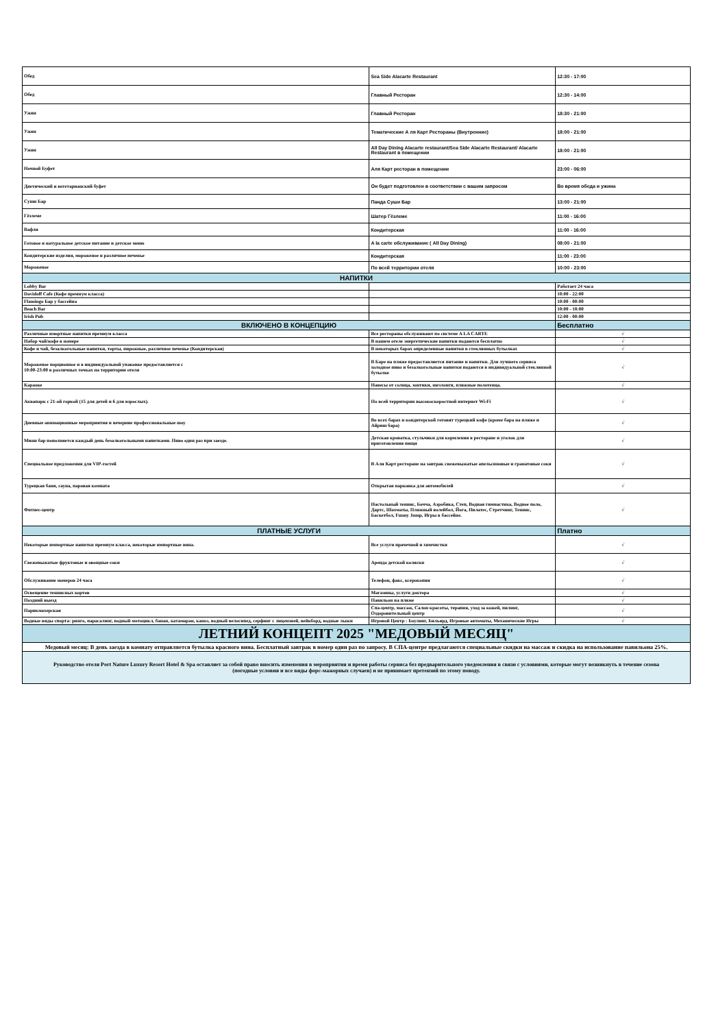| Обед | Sea Side Alacarte Restaurant | 12:30 - 17:00 |
| Обед | Главный Ресторан | 12:30 - 14:00 |
| Ужин | Главный Ресторан | 18:30 - 21:00 |
| Ужин | Тематические А ля Карт Рестораны (Внутренние) | 18:00 - 21:00 |
| Ужин | All Day Dining Alacarte restaurant/Sea Side Alacarte Restaurant/ Alacarte Restaurant в помещении | 18:00 - 21:00 |
| Ночной Буфет | Аля Карт ресторан в помещении | 23:00 - 06:00 |
| Диетический и вегетарианский буфет | Он будет подготовлен в соответствии с вашим запросом | Во время обеда и ужина |
| Суши Бар | Панда Суши Бар | 13:00 - 21:00 |
| Гёзлеме | Шатер Гёзлеме | 11:00 - 16:00 |
| Вафли | Кондитерская | 11:00 - 16:00 |
| Готовое и натуральное детское питание и детское меню | A la carte обслуживание ( All Day Dining) | 08:00 - 21:00 |
| Кондитерские изделия, мороженое и различное печенье | Кондитерская | 11:00 - 23:00 |
| Мороженое | По всей территории отеля | 10:00 - 23:00 |
| НАПИТКИ | | |
| Lobby Bar | | Работает 24 часа |
| Davidoff Cafe (Кофе премнум класса) | | 10:00 - 22:00 |
| Flamingo Бар у бассейна | | 10:00 - 00:00 |
| Beach Bar | | 10:00 - 18:00 |
| Irish Pub | | 12:00 - 00:00 |
| ВКЛЮЧЕНО В КОНЦЕПЦИЮ | | Бесплатно |
| Различные имортные напитки премиум класса | Все рестораны обслуживают по системе A LA CARTE | √ |
| Набор чай/кофе в номере | В нашем отеле энергетические напитки подаются бесплатно | √ |
| Кофе и чай, безалкогольные напитки, торты, пирожные, различное печенье (Кондитерская) | В некоторых барах определенные напитки в стеклянных бутылках | √ |
| Мороженое порционное и в индивидуальной упаковке предоставляется с 10:00-23:00 в различных точках на территории отеля | В Баре на пляже предоставляется питание и напитки. Для лучшего сервиса холодное пиво и безалкогольные напитки подаются в индивидуальной стеклянной бутылке | √ |
| Караоке | Навесы от солнца, зонтики, шезлонги, пляжные полотенца. | √ |
| Аквапарк с 21-ой горкой (15 для детей и 6 для взрослых). | По всей территории высокоскоростной интернет Wi-Fi | √ |
| Дневные анимационные мероприятия и вечерние профессиональные шоу | Во всех барах и кондитерской готовят турецкий кофе (кроме бара на пляже и Айриш бара) | √ |
| Мини бар пополняется каждый день безалкогольными напитками. Пиво один раз при заезде. | Детская кроватка, стульчики для кормления в ресторане и уголок для приготовления пищи | √ |
| Специальное предложения для VIP-гостей | В Аля Карт ресторане на завтрак свежевыжатые апельсиновые и гранатовые соки | √ |
| Турецкая баня, сауна, паровая комната | Открытая парковка для автомобилей | √ |
| Фитнес-центр | Настольный теннис, Бочча, Аэробика, Степ, Водная гимнастика, Водное поло, Дартс, Шахматы, Пляжный волейбол, Йога, Пилатес, Стретчинг, Теннис, Баскетбол, Funny Jump, Игры в бассейне. | √ |
| ПЛАТНЫЕ УСЛУГИ | | Платно |
| Некоторые импортные напитки премиум класса, некоторые импортные вина. | Все услуги прачечной и химчистки | √ |
| Свежевыжатые фруктовые и овощные соки | Аренда детской коляски | √ |
| Обслуживание номеров 24 часа | Телефон, факс, ксерокопия | √ |
| Освещение теннисных кортов | Магазины, услуги доктора | √ |
| Поздний выезд | Павильон на пляже | √ |
| Парикмахерская | Спа-центр, массаж, Салон красоты, терапия, уход за кожей, пилинг, Оздоровительный центр | √ |
| Водные виды спорта: ринго, парасалинг, водный мотоцикл, банан, катамаран, каноэ, водный велосипед, серфинг с лицензией, вейкборд, водные лыжи | Игровой Центр : Боулинг, Бильярд, Игровые автоматы, Механические Игры | √ |
| ЛЕТНИЙ КОНЦЕПТ 2025 "МЕДОВЫЙ МЕСЯЦ" | | |
| Медовый месяц: В день заезда в комнату отправляется бутылка красного вина. Бесплатный завтрак в номер один раз по запросу. В СПА-центре предлагаются специальные скидки на массаж и скидка на использование павильона 25%. | | |
| Руководство отеля Port Nature Luxury Resort Hotel & Spa оставляет за собой право вносить изменения в мероприятия и время работы сервиса без предварительного уведомления в связи с условиями, которые могут возникнуть в течение сезона (погодные условия и все виды форс-мажорных случаев) и не принимает претензий по этому поводу. | | |